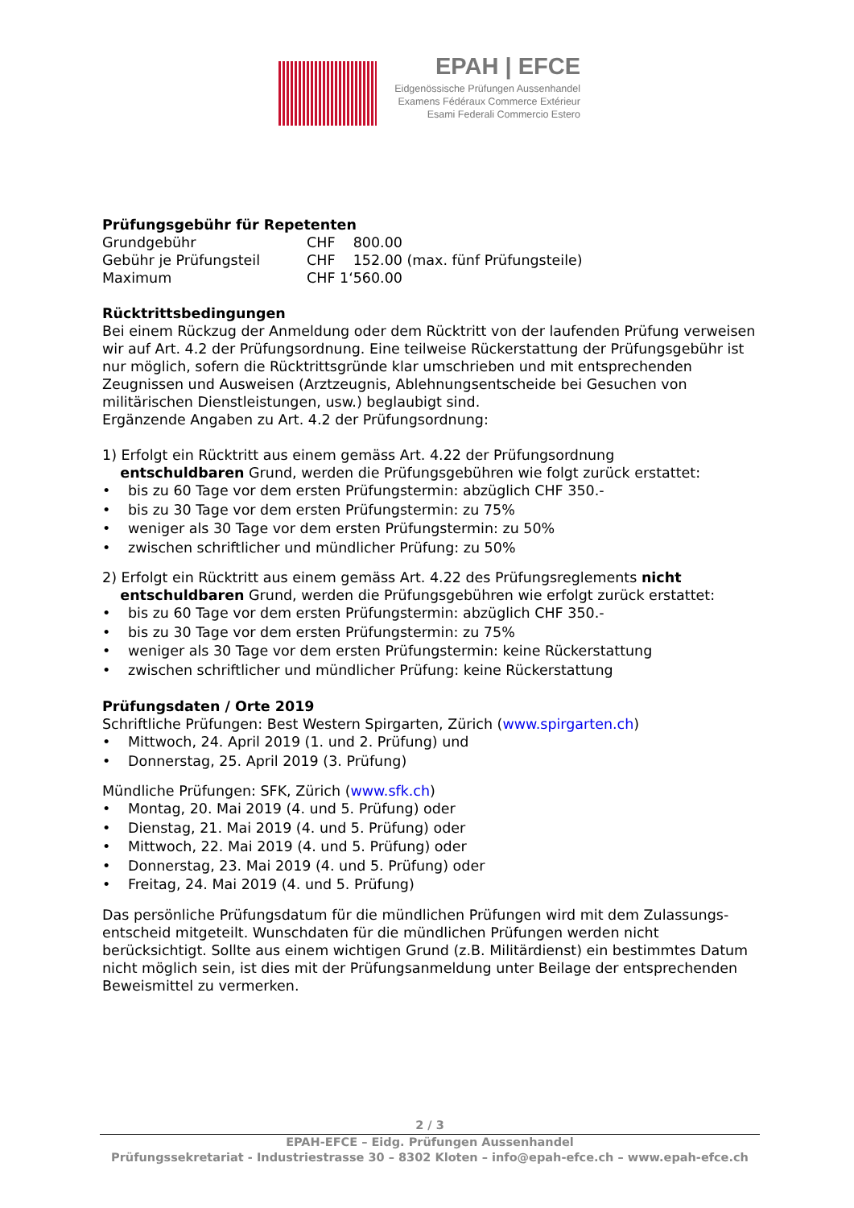EPAH | EFCE
Eidgenössische Prüfungen Aussenhandel
Examens Fédéraux Commerce Extérieur
Esami Federali Commercio Estero
Prüfungsgebühr für Repetenten
| Grundgebühr | CHF 800.00 |
| Gebühr je Prüfungsteil | CHF 152.00 (max. fünf Prüfungsteile) |
| Maximum | CHF 1‘560.00 |
Rücktrittsbedingungen
Bei einem Rückzug der Anmeldung oder dem Rücktritt von der laufenden Prüfung verweisen wir auf Art. 4.2 der Prüfungsordnung. Eine teilweise Rückerstattung der Prüfungsgebühr ist nur möglich, sofern die Rücktrittsgründe klar umschrieben und mit entsprechenden Zeugnissen und Ausweisen (Arztzeugnis, Ablehnungsentscheide bei Gesuchen von militärischen Dienstleistungen, usw.) beglaubigt sind.
Ergänzende Angaben zu Art. 4.2 der Prüfungsordnung:
1) Erfolgt ein Rücktritt aus einem gemäss Art. 4.22 der Prüfungsordnung
entschuldbaren Grund, werden die Prüfungsgebühren wie folgt zurück erstattet:
• bis zu 60 Tage vor dem ersten Prüfungstermin: abzüglich CHF 350.-
• bis zu 30 Tage vor dem ersten Prüfungstermin: zu 75%
• weniger als 30 Tage vor dem ersten Prüfungstermin: zu 50%
• zwischen schriftlicher und mündlicher Prüfung: zu 50%
2) Erfolgt ein Rücktritt aus einem gemäss Art. 4.22 des Prüfungsreglements nicht
entschuldbaren Grund, werden die Prüfungsgebühren wie erfolgt zurück erstattet:
• bis zu 60 Tage vor dem ersten Prüfungstermin: abzüglich CHF 350.-
• bis zu 30 Tage vor dem ersten Prüfungstermin: zu 75%
• weniger als 30 Tage vor dem ersten Prüfungstermin: keine Rückerstattung
• zwischen schriftlicher und mündlicher Prüfung: keine Rückerstattung
Prüfungsdaten / Orte 2019
Schriftliche Prüfungen: Best Western Spirgarten, Zürich (www.spirgarten.ch)
• Mittwoch, 24. April 2019 (1. und 2. Prüfung) und
• Donnerstag, 25. April 2019 (3. Prüfung)
Mündliche Prüfungen: SFK, Zürich (www.sfk.ch)
• Montag, 20. Mai 2019 (4. und 5. Prüfung) oder
• Dienstag, 21. Mai 2019 (4. und 5. Prüfung) oder
• Mittwoch, 22. Mai 2019 (4. und 5. Prüfung) oder
• Donnerstag, 23. Mai 2019 (4. und 5. Prüfung) oder
• Freitag, 24. Mai 2019 (4. und 5. Prüfung)
Das persönliche Prüfungsdatum für die mündlichen Prüfungen wird mit dem Zulassungs-entscheid mitgeteilt. Wunschdaten für die mündlichen Prüfungen werden nicht berücksichtigt. Sollte aus einem wichtigen Grund (z.B. Militärdienst) ein bestimmtes Datum nicht möglich sein, ist dies mit der Prüfungsanmeldung unter Beilage der entsprechenden Beweismittel zu vermerken.
2 / 3
EPAH-EFCE – Eidg. Prüfungen Aussenhandel
Prüfungssekretariat - Industriestrasse 30 – 8302 Kloten – info@epah-efce.ch – www.epah-efce.ch